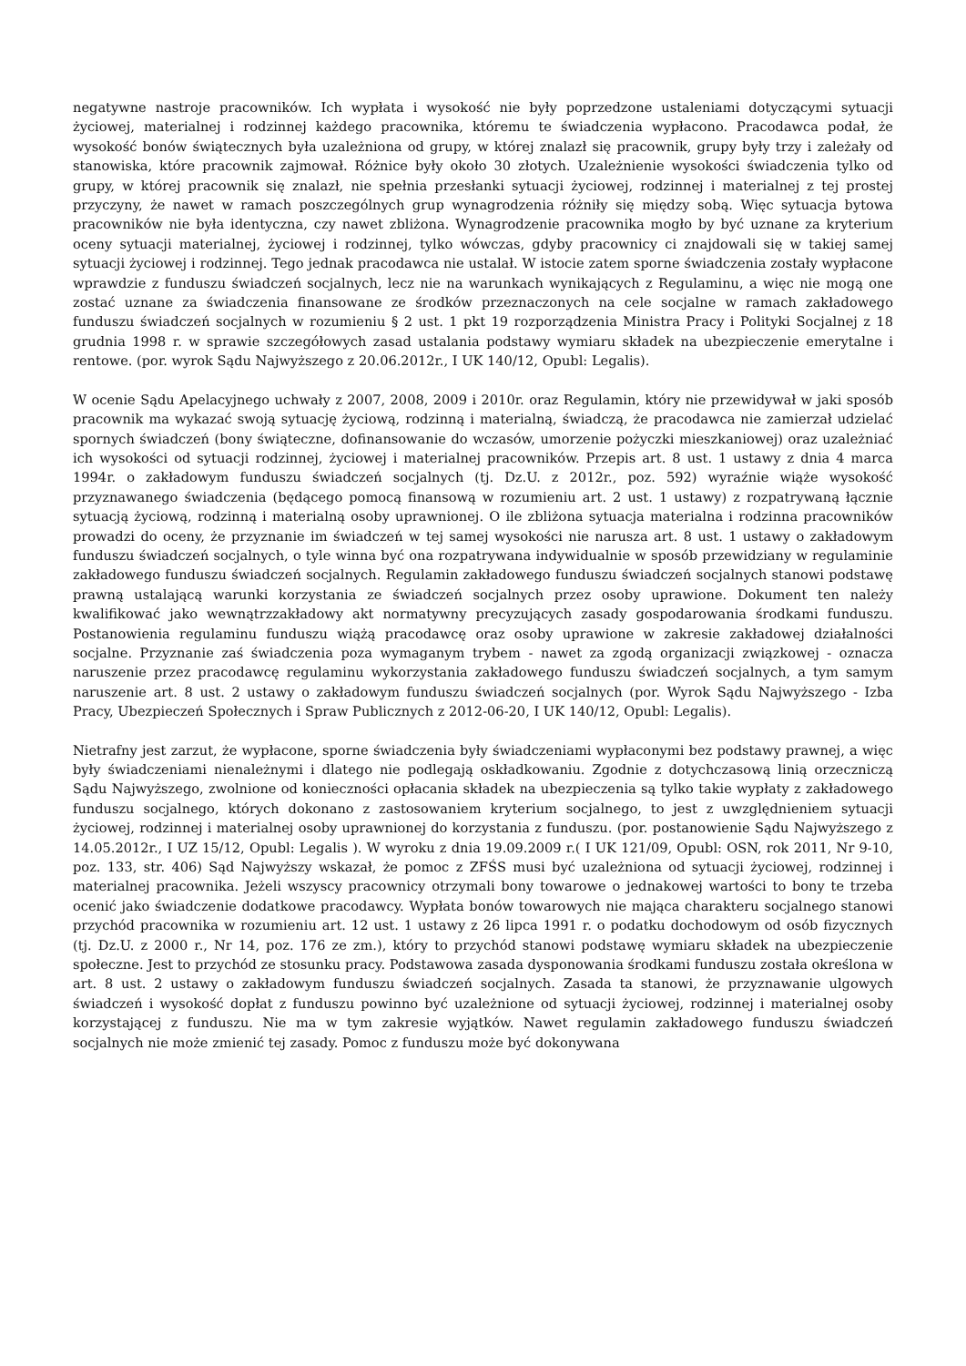negatywne nastroje pracowników. Ich wypłata i wysokość nie były poprzedzone ustaleniami dotyczącymi sytuacji życiowej, materialnej i rodzinnej każdego pracownika, któremu te świadczenia wypłacono. Pracodawca podał, że wysokość bonów świątecznych była uzależniona od grupy, w której znalazł się pracownik, grupy były trzy i zależały od stanowiska, które pracownik zajmował. Różnice były około 30 złotych. Uzależnienie wysokości świadczenia tylko od grupy, w której pracownik się znalazł, nie spełnia przesłanki sytuacji życiowej, rodzinnej i materialnej z tej prostej przyczyny, że nawet w ramach poszczególnych grup wynagrodzenia różniły się między sobą. Więc sytuacja bytowa pracowników nie była identyczna, czy nawet zbliżona. Wynagrodzenie pracownika mogło by być uznane za kryterium oceny sytuacji materialnej, życiowej i rodzinnej, tylko wówczas, gdyby pracownicy ci znajdowali się w takiej samej sytuacji życiowej i rodzinnej. Tego jednak pracodawca nie ustalał. W istocie zatem sporne świadczenia zostały wypłacone wprawdzie z funduszu świadczeń socjalnych, lecz nie na warunkach wynikających z Regulaminu, a więc nie mogą one zostać uznane za świadczenia finansowane ze środków przeznaczonych na cele socjalne w ramach zakładowego funduszu świadczeń socjalnych w rozumieniu § 2 ust. 1 pkt 19 rozporządzenia Ministra Pracy i Polityki Socjalnej z 18 grudnia 1998 r. w sprawie szczegółowych zasad ustalania podstawy wymiaru składek na ubezpieczenie emerytalne i rentowe. (por. wyrok Sądu Najwyższego z 20.06.2012r., I UK 140/12, Opubl: Legalis).
W ocenie Sądu Apelacyjnego uchwały z 2007, 2008, 2009 i 2010r. oraz Regulamin, który nie przewidywał w jaki sposób pracownik ma wykazać swoją sytuację życiową, rodzinną i materialną, świadczą, że pracodawca nie zamierzał udzielać spornych świadczeń (bony świąteczne, dofinansowanie do wczasów, umorzenie pożyczki mieszkaniowej) oraz uzależniać ich wysokości od sytuacji rodzinnej, życiowej i materialnej pracowników. Przepis art. 8 ust. 1 ustawy z dnia 4 marca 1994r. o zakładowym funduszu świadczeń socjalnych (tj. Dz.U. z 2012r., poz. 592) wyraźnie wiąże wysokość przyznawanego świadczenia (będącego pomocą finansową w rozumieniu art. 2 ust. 1 ustawy) z rozpatrywaną łącznie sytuacją życiową, rodzinną i materialną osoby uprawnionej. O ile zbliżona sytuacja materialna i rodzinna pracowników prowadzi do oceny, że przyznanie im świadczeń w tej samej wysokości nie narusza art. 8 ust. 1 ustawy o zakładowym funduszu świadczeń socjalnych, o tyle winna być ona rozpatrywana indywidualnie w sposób przewidziany w regulaminie zakładowego funduszu świadczeń socjalnych. Regulamin zakładowego funduszu świadczeń socjalnych stanowi podstawę prawną ustalającą warunki korzystania ze świadczeń socjalnych przez osoby uprawione. Dokument ten należy kwalifikować jako wewnątrzzakładowy akt normatywny precyzujących zasady gospodarowania środkami funduszu. Postanowienia regulaminu funduszu wiążą pracodawcę oraz osoby uprawione w zakresie zakładowej działalności socjalne. Przyznanie zaś świadczenia poza wymaganym trybem - nawet za zgodą organizacji związkowej - oznacza naruszenie przez pracodawcę regulaminu wykorzystania zakładowego funduszu świadczeń socjalnych, a tym samym naruszenie art. 8 ust. 2 ustawy o zakładowym funduszu świadczeń socjalnych (por. Wyrok Sądu Najwyższego - Izba Pracy, Ubezpieczeń Społecznych i Spraw Publicznych z 2012-06-20, I UK 140/12, Opubl: Legalis).
Nietrafny jest zarzut, że wypłacone, sporne świadczenia były świadczeniami wypłaconymi bez podstawy prawnej, a więc były świadczeniami nienależnymi i dlatego nie podlegają oskładkowaniu. Zgodnie z dotychczasową linią orzeczniczą Sądu Najwyższego, zwolnione od konieczności opłacania składek na ubezpieczenia są tylko takie wypłaty z zakładowego funduszu socjalnego, których dokonano z zastosowaniem kryterium socjalnego, to jest z uwzględnieniem sytuacji życiowej, rodzinnej i materialnej osoby uprawnionej do korzystania z funduszu. (por. postanowienie Sądu Najwyższego z 14.05.2012r., I UZ 15/12, Opubl: Legalis ). W wyroku z dnia 19.09.2009 r.( I UK 121/09, Opubl: OSN, rok 2011, Nr 9-10, poz. 133, str. 406) Sąd Najwyższy wskazał, że pomoc z ZFŚS musi być uzależniona od sytuacji życiowej, rodzinnej i materialnej pracownika. Jeżeli wszyscy pracownicy otrzymali bony towarowe o jednakowej wartości to bony te trzeba ocenić jako świadczenie dodatkowe pracodawcy. Wypłata bonów towarowych nie mająca charakteru socjalnego stanowi przychód pracownika w rozumieniu art. 12 ust. 1 ustawy z 26 lipca 1991 r. o podatku dochodowym od osób fizycznych (tj. Dz.U. z 2000 r., Nr 14, poz. 176 ze zm.), który to przychód stanowi podstawę wymiaru składek na ubezpieczenie społeczne. Jest to przychód ze stosunku pracy. Podstawowa zasada dysponowania środkami funduszu została określona w art. 8 ust. 2 ustawy o zakładowym funduszu świadczeń socjalnych. Zasada ta stanowi, że przyznawanie ulgowych świadczeń i wysokość dopłat z funduszu powinno być uzależnione od sytuacji życiowej, rodzinnej i materialnej osoby korzystającej z funduszu. Nie ma w tym zakresie wyjątków. Nawet regulamin zakładowego funduszu świadczeń socjalnych nie może zmienić tej zasady. Pomoc z funduszu może być dokonywana